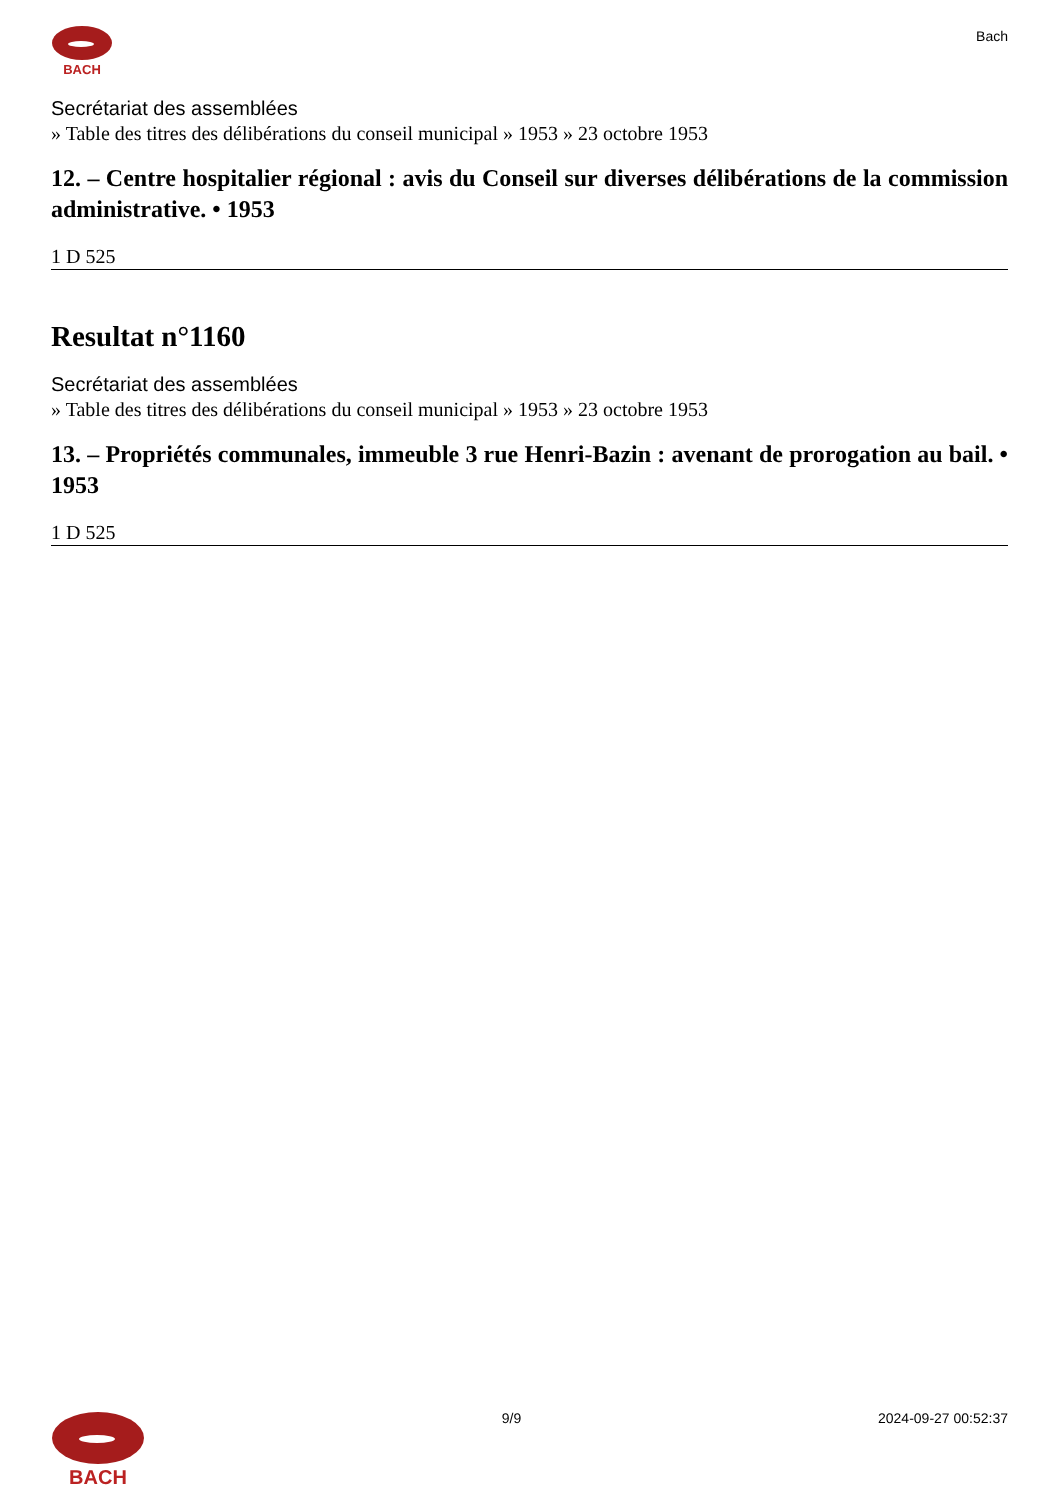BACH
Bach
Secrétariat des assemblées
» Table des titres des délibérations du conseil municipal » 1953 » 23 octobre 1953
12. – Centre hospitalier régional : avis du Conseil sur diverses délibérations de la commission administrative. • 1953
1 D 525
Resultat n°1160
Secrétariat des assemblées
» Table des titres des délibérations du conseil municipal » 1953 » 23 octobre 1953
13. – Propriétés communales, immeuble 3 rue Henri-Bazin : avenant de prorogation au bail. • 1953
1 D 525
BACH
9/9 2024-09-27 00:52:37